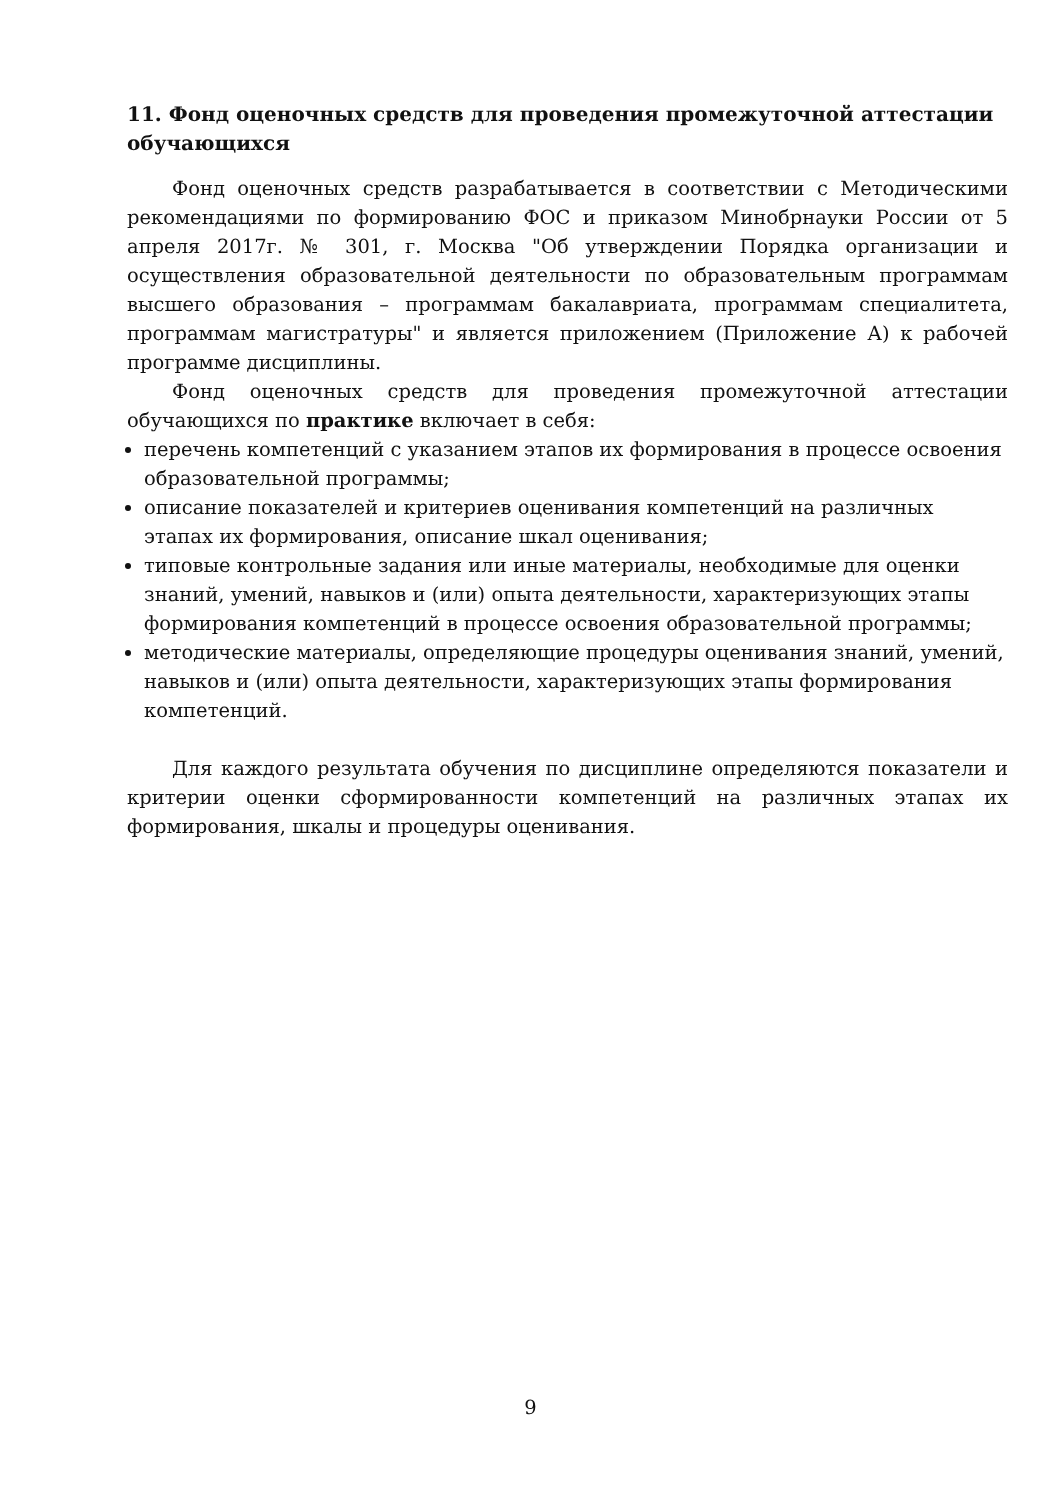11. Фонд оценочных средств для проведения промежуточной аттестации обучающихся
Фонд оценочных средств разрабатывается в соответствии с Методическими рекомендациями по формированию ФОС и приказом Минобрнауки России от 5 апреля 2017г. № 301, г. Москва "Об утверждении Порядка организации и осуществления образовательной деятельности по образовательным программам высшего образования – программам бакалавриата, программам специалитета, программам магистратуры" и является приложением (Приложение А) к рабочей программе дисциплины.
Фонд оценочных средств для проведения промежуточной аттестации обучающихся по практике включает в себя:
перечень компетенций с указанием этапов их формирования в процессе освоения образовательной программы;
описание показателей и критериев оценивания компетенций на различных этапах их формирования, описание шкал оценивания;
типовые контрольные задания или иные материалы, необходимые для оценки знаний, умений, навыков и (или) опыта деятельности, характеризующих этапы формирования компетенций в процессе освоения образовательной программы;
методические материалы, определяющие процедуры оценивания знаний, умений, навыков и (или) опыта деятельности, характеризующих этапы формирования компетенций.
Для каждого результата обучения по дисциплине определяются показатели и критерии оценки сформированности компетенций на различных этапах их формирования, шкалы и процедуры оценивания.
9